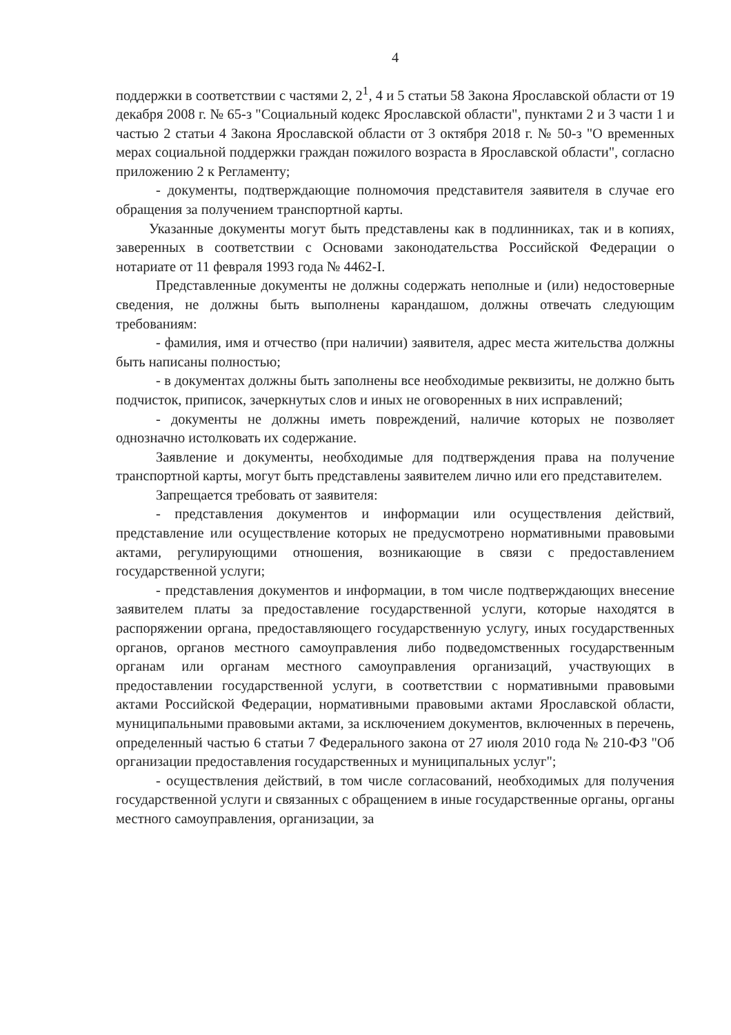4
поддержки в соответствии с частями 2, 2<sup>1</sup>, 4 и 5 статьи 58 Закона Ярославской области от 19 декабря 2008 г. № 65-з "Социальный кодекс Ярославской области", пунктами 2 и 3 части 1 и частью 2 статьи 4 Закона Ярославской области от 3 октября 2018 г. № 50-з "О временных мерах социальной поддержки граждан пожилого возраста в Ярославской области", согласно приложению 2 к Регламенту;
- документы, подтверждающие полномочия представителя заявителя в случае его обращения за получением транспортной карты.
Указанные документы могут быть представлены как в подлинниках, так и в копиях, заверенных в соответствии с Основами законодательства Российской Федерации о нотариате от 11 февраля 1993 года № 4462-I.
Представленные документы не должны содержать неполные и (или) недостоверные сведения, не должны быть выполнены карандашом, должны отвечать следующим требованиям:
- фамилия, имя и отчество (при наличии) заявителя, адрес места жительства должны быть написаны полностью;
- в документах должны быть заполнены все необходимые реквизиты, не должно быть подчисток, приписок, зачеркнутых слов и иных не оговоренных в них исправлений;
- документы не должны иметь повреждений, наличие которых не позволяет однозначно истолковать их содержание.
Заявление и документы, необходимые для подтверждения права на получение транспортной карты, могут быть представлены заявителем лично или его представителем.
Запрещается требовать от заявителя:
- представления документов и информации или осуществления действий, представление или осуществление которых не предусмотрено нормативными правовыми актами, регулирующими отношения, возникающие в связи с предоставлением государственной услуги;
- представления документов и информации, в том числе подтверждающих внесение заявителем платы за предоставление государственной услуги, которые находятся в распоряжении органа, предоставляющего государственную услугу, иных государственных органов, органов местного самоуправления либо подведомственных государственным органам или органам местного самоуправления организаций, участвующих в предоставлении государственной услуги, в соответствии с нормативными правовыми актами Российской Федерации, нормативными правовыми актами Ярославской области, муниципальными правовыми актами, за исключением документов, включенных в перечень, определенный частью 6 статьи 7 Федерального закона от 27 июля 2010 года № 210-ФЗ "Об организации предоставления государственных и муниципальных услуг";
- осуществления действий, в том числе согласований, необходимых для получения государственной услуги и связанных с обращением в иные государственные органы, органы местного самоуправления, организации, за